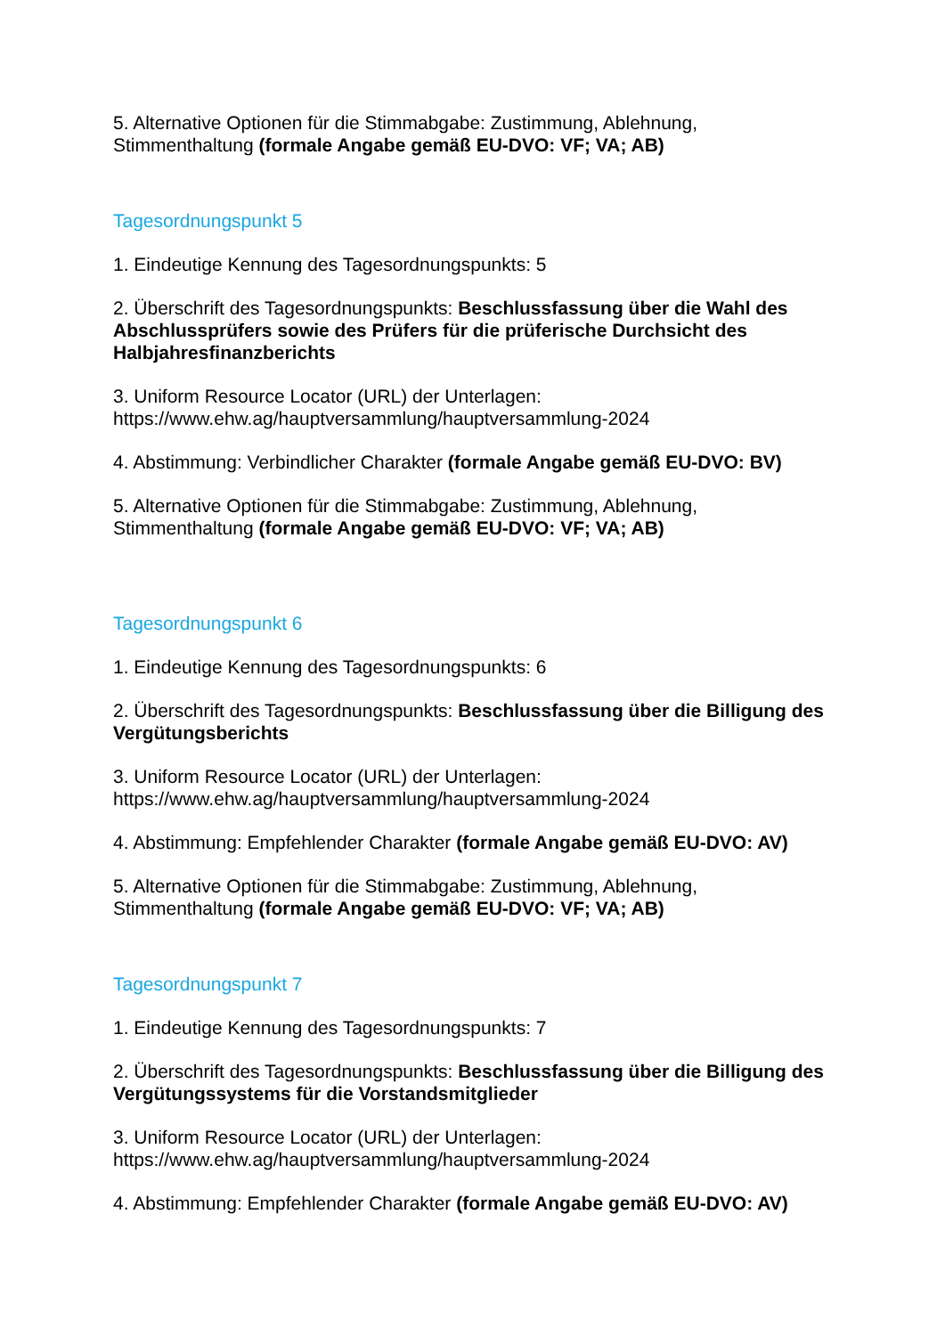5. Alternative Optionen für die Stimmabgabe: Zustimmung, Ablehnung, Stimmenthaltung (formale Angabe gemäß EU-DVO: VF; VA; AB)
Tagesordnungspunkt 5
1. Eindeutige Kennung des Tagesordnungspunkts: 5
2. Überschrift des Tagesordnungspunkts: Beschlussfassung über die Wahl des Abschlussprüfers sowie des Prüfers für die prüferische Durchsicht des Halbjahresfinanzberichts
3. Uniform Resource Locator (URL) der Unterlagen:
https://www.ehw.ag/hauptversammlung/hauptversammlung-2024
4. Abstimmung: Verbindlicher Charakter (formale Angabe gemäß EU-DVO: BV)
5. Alternative Optionen für die Stimmabgabe: Zustimmung, Ablehnung, Stimmenthaltung (formale Angabe gemäß EU-DVO: VF; VA; AB)
Tagesordnungspunkt 6
1. Eindeutige Kennung des Tagesordnungspunkts: 6
2. Überschrift des Tagesordnungspunkts: Beschlussfassung über die Billigung des Vergütungsberichts
3. Uniform Resource Locator (URL) der Unterlagen:
https://www.ehw.ag/hauptversammlung/hauptversammlung-2024
4. Abstimmung: Empfehlender Charakter (formale Angabe gemäß EU-DVO: AV)
5. Alternative Optionen für die Stimmabgabe: Zustimmung, Ablehnung, Stimmenthaltung (formale Angabe gemäß EU-DVO: VF; VA; AB)
Tagesordnungspunkt 7
1. Eindeutige Kennung des Tagesordnungspunkts: 7
2. Überschrift des Tagesordnungspunkts: Beschlussfassung über die Billigung des Vergütungssystems für die Vorstandsmitglieder
3. Uniform Resource Locator (URL) der Unterlagen:
https://www.ehw.ag/hauptversammlung/hauptversammlung-2024
4. Abstimmung: Empfehlender Charakter (formale Angabe gemäß EU-DVO: AV)